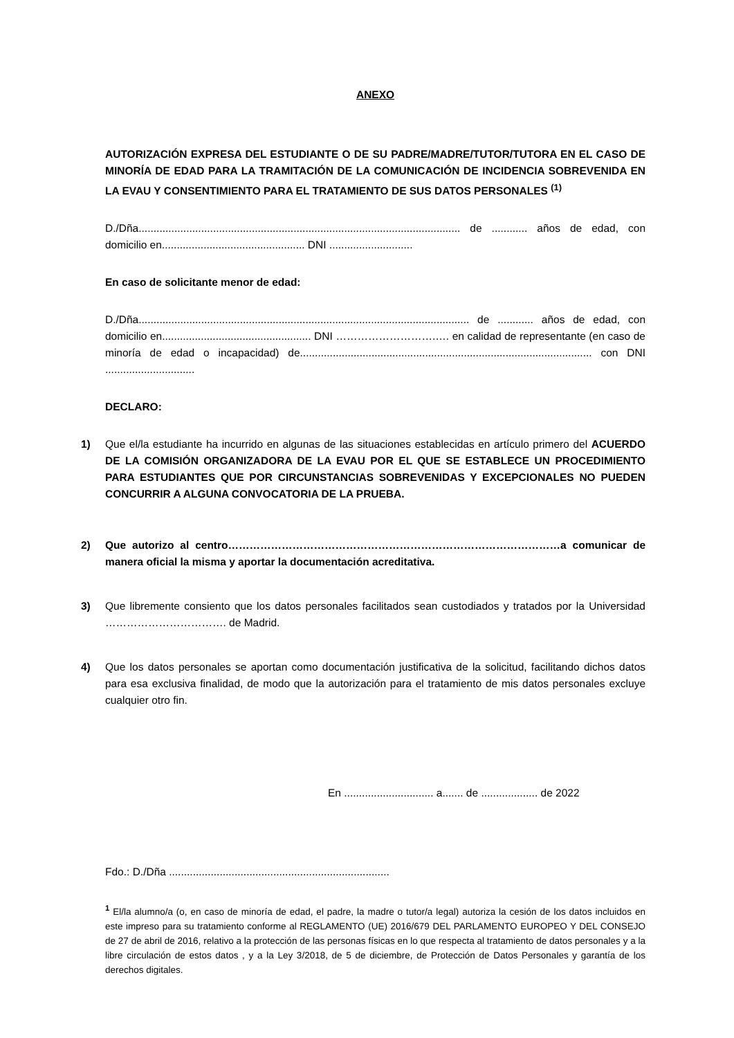ANEXO
AUTORIZACIÓN EXPRESA DEL ESTUDIANTE O DE SU PADRE/MADRE/TUTOR/TUTORA EN EL CASO DE MINORÍA DE EDAD PARA LA TRAMITACIÓN DE LA COMUNICACIÓN DE INCIDENCIA SOBREVENIDA EN LA EVAU Y CONSENTIMIENTO PARA EL TRATAMIENTO DE SUS DATOS PERSONALES <sup>(1)</sup>
D./Dña............................................................................................................ de ............ años de edad, con domicilio en................................................ DNI ............................
En caso de solicitante menor de edad:
D./Dña............................................................................................................... de ............ años de edad, con domicilio en.................................................. DNI ……………………….…. en calidad de representante (en caso de minoría de edad o incapacidad) de.................................................................................................. con DNI ..............................
DECLARO:
1) Que el/la estudiante ha incurrido en algunas de las situaciones establecidas en artículo primero del ACUERDO DE LA COMISIÓN ORGANIZADORA DE LA EVAU POR EL QUE SE ESTABLECE UN PROCEDIMIENTO PARA ESTUDIANTES QUE POR CIRCUNSTANCIAS SOBREVENIDAS Y EXCEPCIONALES NO PUEDEN CONCURRIR A ALGUNA CONVOCATORIA DE LA PRUEBA.
2) Que autorizo al centro…………………………………………………………………………………a comunicar de manera oficial la misma y aportar la documentación acreditativa.
3) Que libremente consiento que los datos personales facilitados sean custodiados y tratados por la Universidad ……………………………. de Madrid.
4) Que los datos personales se aportan como documentación justificativa de la solicitud, facilitando dichos datos para esa exclusiva finalidad, de modo que la autorización para el tratamiento de mis datos personales excluye cualquier otro fin.
En .............................. a....... de ................... de 2022
Fdo.: D./Dña ..........................................................................
<sup>1</sup> El/la alumno/a (o, en caso de minoría de edad, el padre, la madre o tutor/a legal) autoriza la cesión de los datos incluidos en este impreso para su tratamiento conforme al REGLAMENTO (UE) 2016/679 DEL PARLAMENTO EUROPEO Y DEL CONSEJO de 27 de abril de 2016, relativo a la protección de las personas físicas en lo que respecta al tratamiento de datos personales y a la libre circulación de estos datos , y a la Ley 3/2018, de 5 de diciembre, de Protección de Datos Personales y garantía de los derechos digitales.